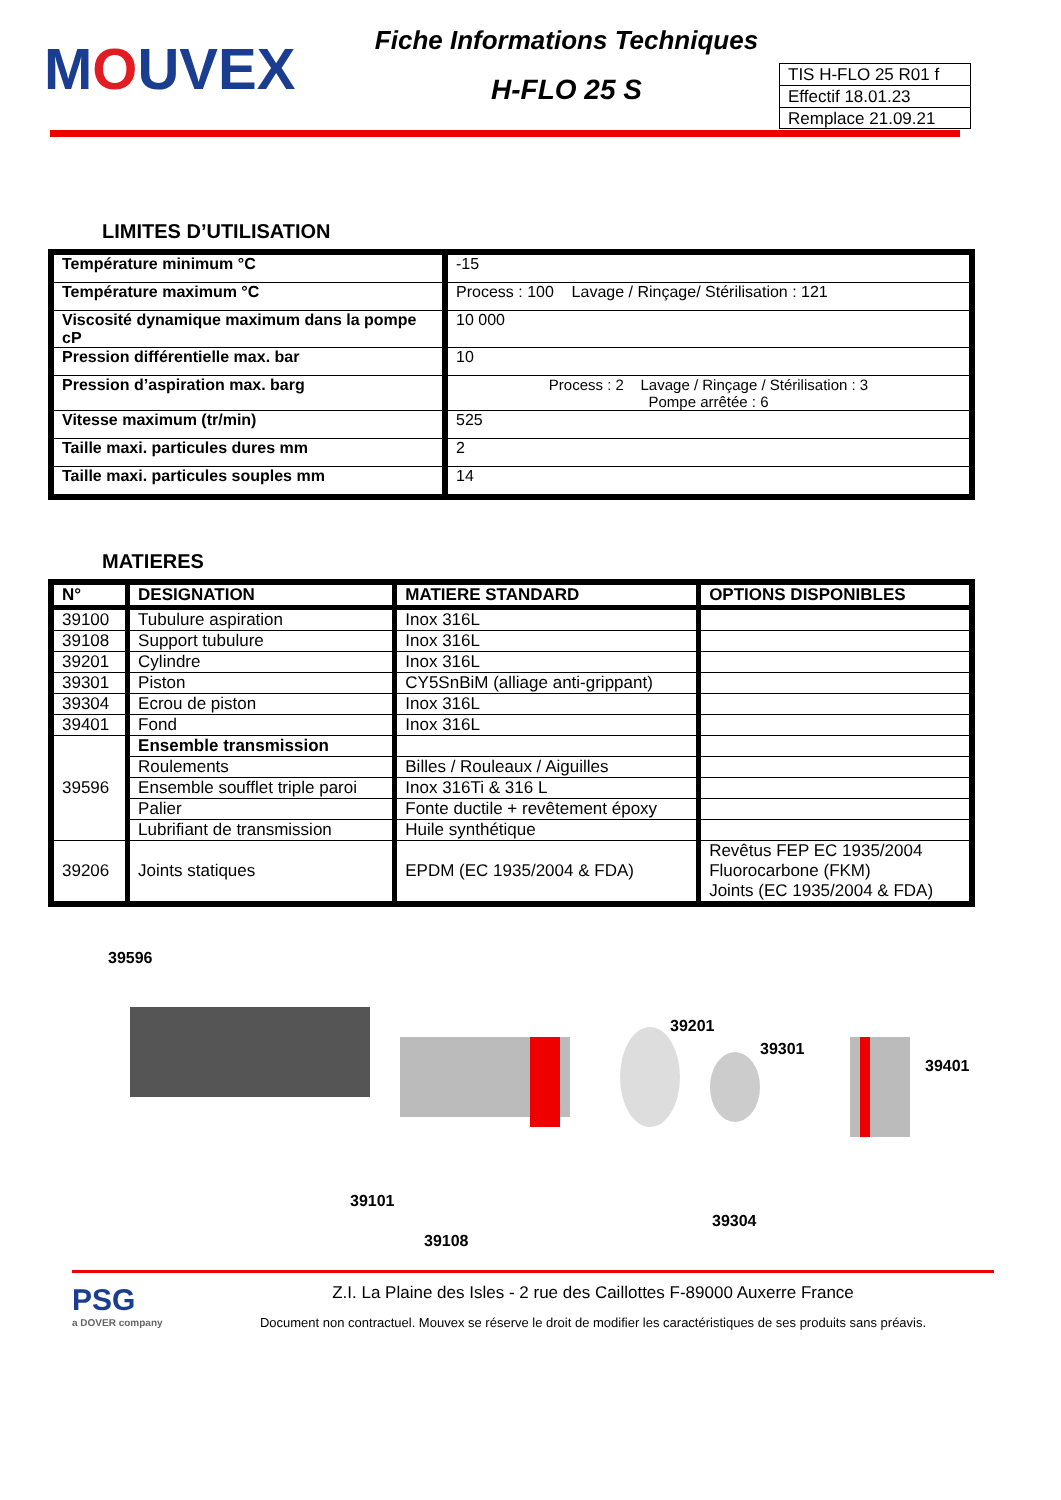MOUVEX
Fiche Informations Techniques
H-FLO 25 S
TIS H-FLO 25 R01 f
Effectif 18.01.23
Remplace 21.09.21
LIMITES D’UTILISATION
| Température minimum °C | -15 |
| Température maximum °C | Process : 100 Lavage / Rinçage/ Stérilisation : 121 |
| Viscosité dynamique maximum dans la pompe cP | 10 000 |
| Pression différentielle max. bar | 10 |
| Pression d’aspiration max. barg | Process : 2 Lavage / Rinçage / Stérilisation : 3 Pompe arrêtée : 6 |
| Vitesse maximum (tr/min) | 525 |
| Taille maxi. particules dures mm | 2 |
| Taille maxi. particules souples mm | 14 |
MATIERES
| N° | DESIGNATION | MATIERE STANDARD | OPTIONS DISPONIBLES |
| --- | --- | --- | --- |
| 39100 | Tubulure aspiration | Inox 316L | |
| 39108 | Support tubulure | Inox 316L | |
| 39201 | Cylindre | Inox 316L | |
| 39301 | Piston | CY5SnBiM (alliage anti-grippant) | |
| 39304 | Ecrou de piston | Inox 316L | |
| 39401 | Fond | Inox 316L | |
| 39596 | Ensemble transmission | | |
| | Roulements | Billes / Rouleaux / Aiguilles | |
| | Ensemble soufflet triple paroi | Inox 316Ti & 316 L | |
| | Palier | Fonte ductile + revêtement époxy | |
| | Lubrifiant de transmission | Huile synthétique | |
| 39206 | Joints statiques | EPDM (EC 1935/2004 & FDA) | Revêtus FEP EC 1935/2004 Fluorocarbone (FKM) Joints (EC 1935/2004 & FDA) |
39596
39201
39301
39401
39101
39304
39108
PSG
a DOVER company
Z.I. La Plaine des Isles - 2 rue des Caillottes F-89000 Auxerre France
Document non contractuel. Mouvex se réserve le droit de modifier les caractéristiques de ses produits sans préavis.